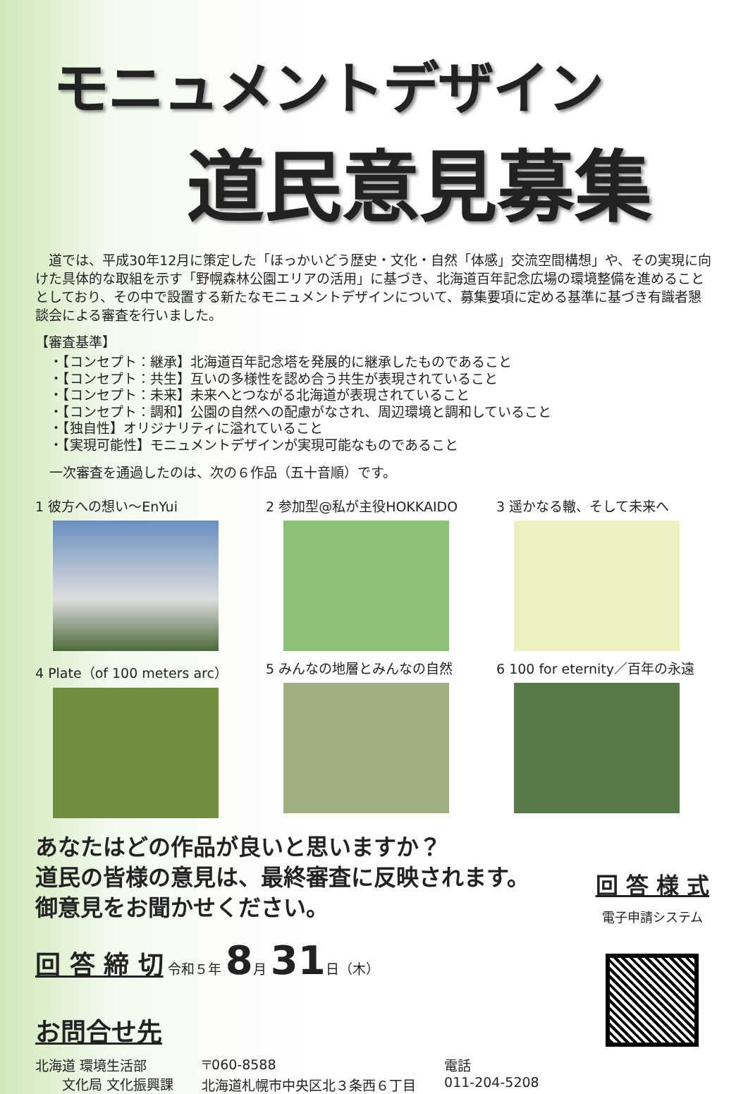モニュメントデザイン
道民意見募集
　道では、平成30年12月に策定した「ほっかいどう歴史・文化・自然「体感」交流空間構想」や、その実現に向けた具体的な取組を示す「野幌森林公園エリアの活用」に基づき、北海道百年記念広場の環境整備を進めることとしており、その中で設置する新たなモニュメントデザインについて、募集要項に定める基準に基づき有識者懇談会による審査を行いました。
【審査基準】
・【コンセプト：継承】北海道百年記念塔を発展的に継承したものであること
・【コンセプト：共生】互いの多様性を認め合う共生が表現されていること
・【コンセプト：未来】未来へとつながる北海道が表現されていること
・【コンセプト：調和】公園の自然への配慮がなされ、周辺環境と調和していること
・【独自性】オリジナリティに溢れていること
・【実現可能性】モニュメントデザインが実現可能なものであること
一次審査を通過したのは、次の６作品（五十音順）です。
1 彼方への想い～EnYui
2 参加型@私が主役HOKKAIDO
3 遥かなる轍、そして未来へ
4 Plate（of 100 meters arc）
5 みんなの地層とみんなの自然
6 100 for eternity／百年の永遠
あなたはどの作品が良いと思いますか？
道民の皆様の意見は、最終審査に反映されます。
御意見をお聞かせください。
回 答 締 切 令和５年 8月 31日（木）
お問合せ先
北海道 環境生活部
　　文化局 文化振興課
〒060-8588
北海道札幌市中央区北３条西６丁目
電話
011-204-5208
回 答 様 式
電子申請システム